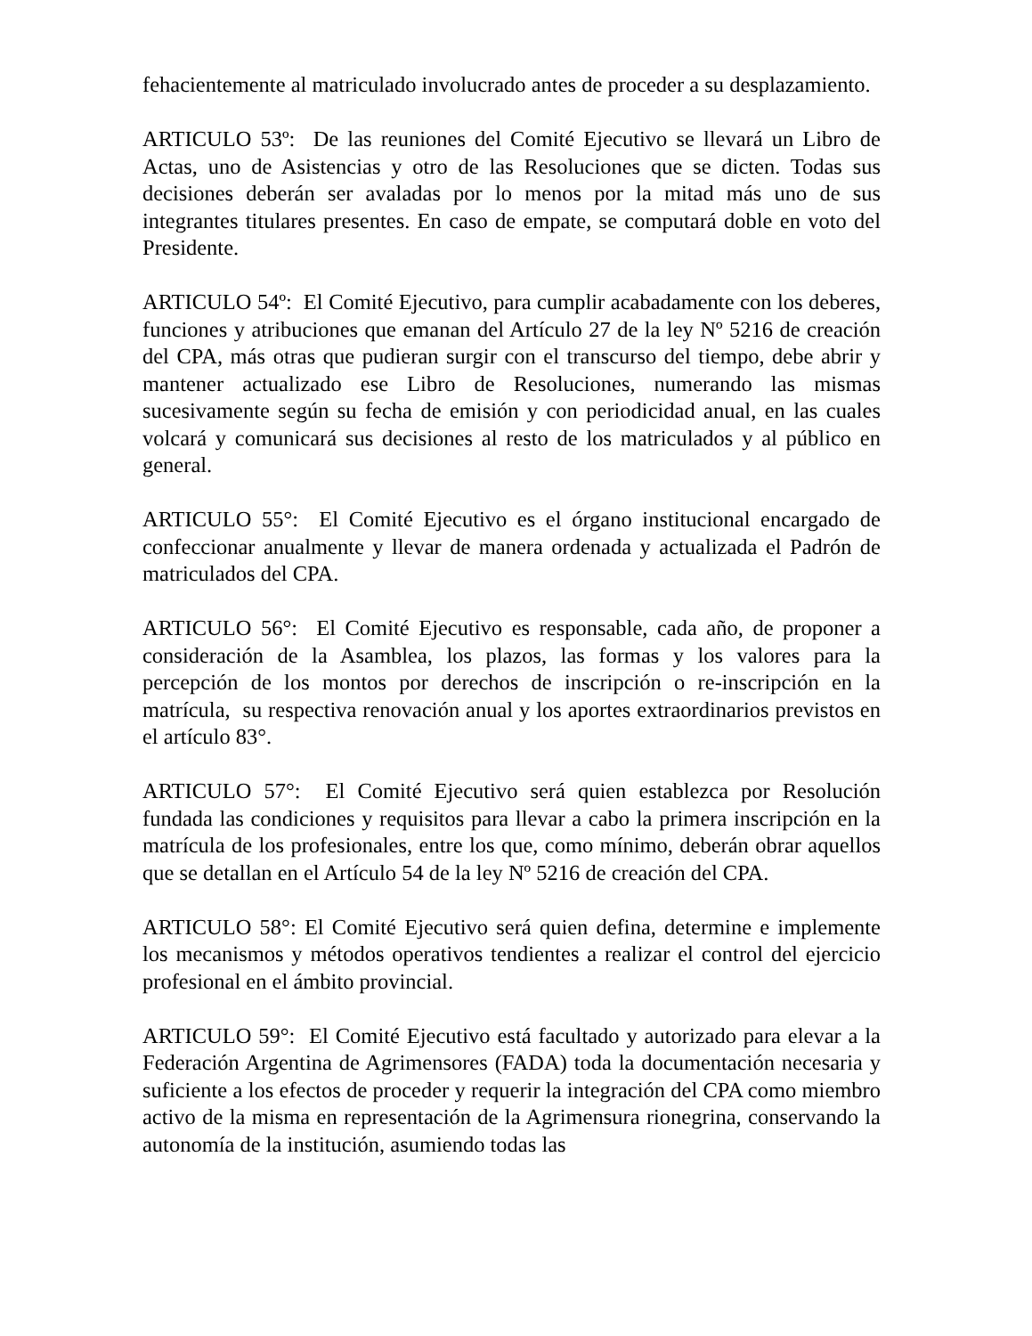fehacientemente al matriculado involucrado antes de proceder a su desplazamiento.
ARTICULO 53º: De las reuniones del Comité Ejecutivo se llevará un Libro de Actas, uno de Asistencias y otro de las Resoluciones que se dicten. Todas sus decisiones deberán ser avaladas por lo menos por la mitad más uno de sus integrantes titulares presentes. En caso de empate, se computará doble en voto del Presidente.
ARTICULO 54º: El Comité Ejecutivo, para cumplir acabadamente con los deberes, funciones y atribuciones que emanan del Artículo 27 de la ley Nº 5216 de creación del CPA, más otras que pudieran surgir con el transcurso del tiempo, debe abrir y mantener actualizado ese Libro de Resoluciones, numerando las mismas sucesivamente según su fecha de emisión y con periodicidad anual, en las cuales volcará y comunicará sus decisiones al resto de los matriculados y al público en general.
ARTICULO 55°: El Comité Ejecutivo es el órgano institucional encargado de confeccionar anualmente y llevar de manera ordenada y actualizada el Padrón de matriculados del CPA.
ARTICULO 56°: El Comité Ejecutivo es responsable, cada año, de proponer a consideración de la Asamblea, los plazos, las formas y los valores para la percepción de los montos por derechos de inscripción o re-inscripción en la matrícula, su respectiva renovación anual y los aportes extraordinarios previstos en el artículo 83°.
ARTICULO 57°: El Comité Ejecutivo será quien establezca por Resolución fundada las condiciones y requisitos para llevar a cabo la primera inscripción en la matrícula de los profesionales, entre los que, como mínimo, deberán obrar aquellos que se detallan en el Artículo 54 de la ley Nº 5216 de creación del CPA.
ARTICULO 58°: El Comité Ejecutivo será quien defina, determine e implemente los mecanismos y métodos operativos tendientes a realizar el control del ejercicio profesional en el ámbito provincial.
ARTICULO 59°: El Comité Ejecutivo está facultado y autorizado para elevar a la Federación Argentina de Agrimensores (FADA) toda la documentación necesaria y suficiente a los efectos de proceder y requerir la integración del CPA como miembro activo de la misma en representación de la Agrimensura rionegrina, conservando la autonomía de la institución, asumiendo todas las